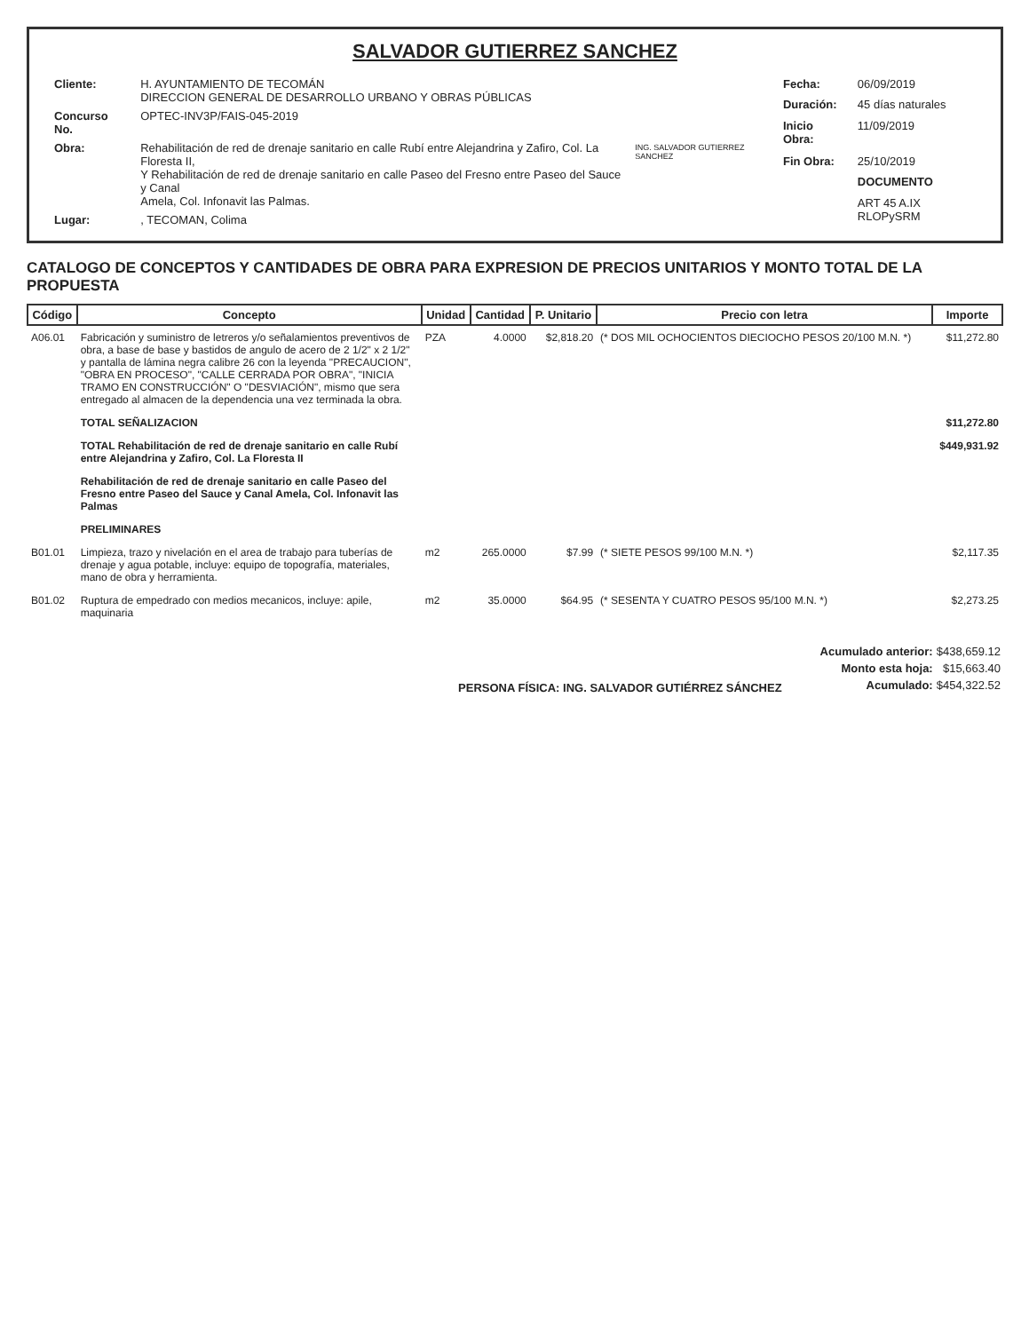SALVADOR GUTIERREZ SANCHEZ
| Cliente: | H. AYUNTAMIENTO DE TECOMÁN DIRECCION GENERAL DE DESARROLLO URBANO Y OBRAS PÚBLICAS |
| Concurso No. | OPTEC-INV3P/FAIS-045-2019 |
| Obra: | Rehabilitación de red de drenaje sanitario en calle Rubí entre Alejandrina y Zafiro, Col. La Floresta II, Y Rehabilitación de red de drenaje sanitario en calle Paseo del Fresno entre Paseo del Sauce y Canal Amela, Col. Infonavit las Palmas. |
| Lugar: | , TECOMAN, Colima |
ING. SALVADOR GUTIERREZ SANCHEZ
| Fecha: | 06/09/2019 |
| Duración: | 45 días naturales |
| Inicio Obra: | 11/09/2019 |
| Fin Obra: | 25/10/2019 |
| | DOCUMENTO |
| | ART 45 A.IX RLOPySRM |
CATALOGO DE CONCEPTOS Y CANTIDADES DE OBRA PARA EXPRESION DE PRECIOS UNITARIOS Y MONTO TOTAL DE LA PROPUESTA
| Código | Concepto | Unidad | Cantidad | P. Unitario | Precio con letra | Importe |
| --- | --- | --- | --- | --- | --- | --- |
| A06.01 | Fabricación y suministro de letreros y/o señalamientos preventivos de obra, a base de base y bastidos de angulo de acero de 2 1/2" x 2 1/2" y pantalla de lámina negra calibre 26 con la leyenda "PRECAUCION", "OBRA EN PROCESO", "CALLE CERRADA POR OBRA", "INICIA TRAMO EN CONSTRUCCIÓN" O "DESVIACIÓN", mismo que sera entregado al almacen de la dependencia una vez terminada la obra. | PZA | 4.0000 | $2,818.20 | (* DOS MIL OCHOCIENTOS DIECIOCHO PESOS 20/100 M.N. *) | $11,272.80 |
| | TOTAL SEÑALIZACION | | | | | $11,272.80 |
| | TOTAL Rehabilitación de red de drenaje sanitario en calle Rubí entre Alejandrina y Zafiro, Col. La Floresta II | | | | | $449,931.92 |
| | Rehabilitación de red de drenaje sanitario en calle Paseo del Fresno entre Paseo del Sauce y Canal Amela, Col. Infonavit las Palmas | | | | | |
| | PRELIMINARES | | | | | |
| B01.01 | Limpieza, trazo y nivelación en el area de trabajo para tuberías de drenaje y agua potable, incluye: equipo de topografía, materiales, mano de obra y herramienta. | m2 | 265.0000 | $7.99 | (* SIETE PESOS 99/100 M.N. *) | $2,117.35 |
| B01.02 | Ruptura de empedrado con medios mecanicos, incluye: apile, maquinaria | m2 | 35.0000 | $64.95 | (* SESENTA Y CUATRO PESOS 95/100 M.N. *) | $2,273.25 |
PERSONA FÍSICA: ING. SALVADOR GUTIÉRREZ SÁNCHEZ
| Acumulado anterior: | $438,659.12 |
| Monto esta hoja: | $15,663.40 |
| Acumulado: | $454,322.52 |